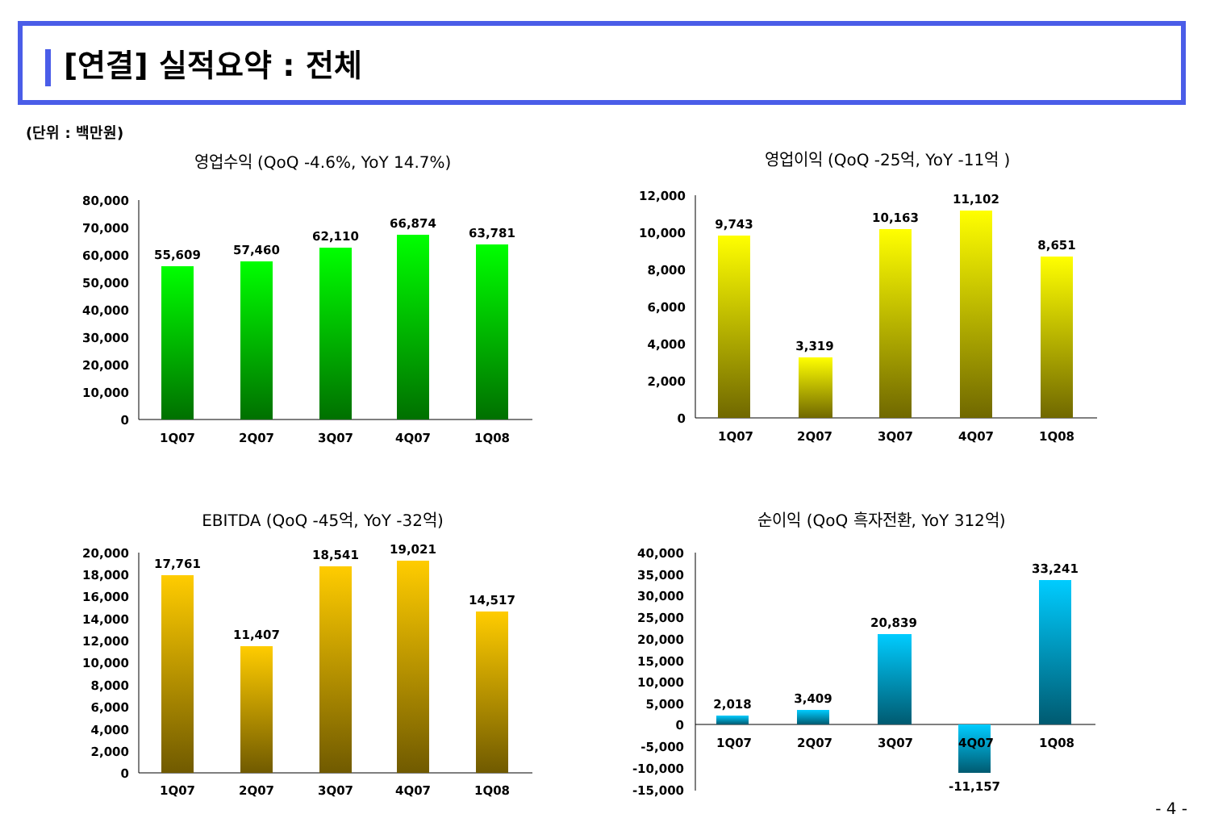[연결] 실적요약 : 전체
(단위 : 백만원)
영업수익 (QoQ -4.6%, YoY 14.7%)
영업이익 (QoQ -25억, YoY -11억 )
EBITDA (QoQ -45억, YoY -32억)
순이익 (QoQ 흑자전환, YoY 312억)
80,000
70,000
60,000
50,000
40,000
30,000
20,000
10,000
0
12,000
10,000
8,000
6,000
4,000
2,000
0
20,000
18,000
16,000
14,000
12,000
10,000
8,000
6,000
4,000
2,000
0
40,000
35,000
30,000
25,000
20,000
15,000
10,000
5,000
0
-5,000
-10,000
-15,000
55,609
57,460
62,110
66,874
63,781
1Q07
2Q07
3Q07
4Q07
1Q08
9,743
3,319
10,163
11,102
8,651
1Q07
2Q07
3Q07
4Q07
1Q08
17,761
11,407
18,541
19,021
14,517
1Q07
2Q07
3Q07
4Q07
1Q08
2,018
3,409
20,839
33,241
1Q07
2Q07
3Q07
4Q07
1Q08
-11,157
- 4 -